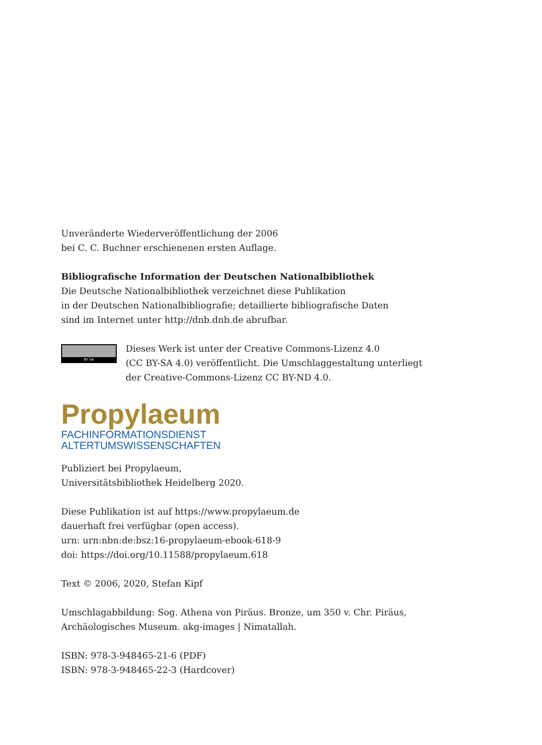Unveränderte Wiederveröffentlichung der 2006
bei C. C. Buchner erschienenen ersten Auflage.
Bibliografische Information der Deutschen Nationalbibliothek
Die Deutsche Nationalbibliothek verzeichnet diese Publikation
in der Deutschen Nationalbibliografie; detaillierte bibliografische Daten
sind im Internet unter http://dnb.dnb.de abrufbar.
BY SA
Dieses Werk ist unter der Creative Commons-Lizenz 4.0
(CC BY-SA 4.0) veröffentlicht. Die Umschlaggestaltung unterliegt
der Creative-Commons-Lizenz CC BY-ND 4.0.
Propylaeum
FACHINFORMATIONSDIENST
ALTERTUMSWISSENSCHAFTEN
Publiziert bei Propylaeum,
Universitätsbibliothek Heidelberg 2020.
Diese Publikation ist auf https://www.propylaeum.de
dauerhaft frei verfügbar (open access).
urn: urn:nbn:de:bsz:16-propylaeum-ebook-618-9
doi: https://doi.org/10.11588/propylaeum.618
Text © 2006, 2020, Stefan Kipf
Umschlagabbildung: Sog. Athena von Piräus. Bronze, um 350 v. Chr. Piräus,
Archäologisches Museum. akg-images | Nimatallah.
ISBN: 978-3-948465-21-6 (PDF)
ISBN: 978-3-948465-22-3 (Hardcover)